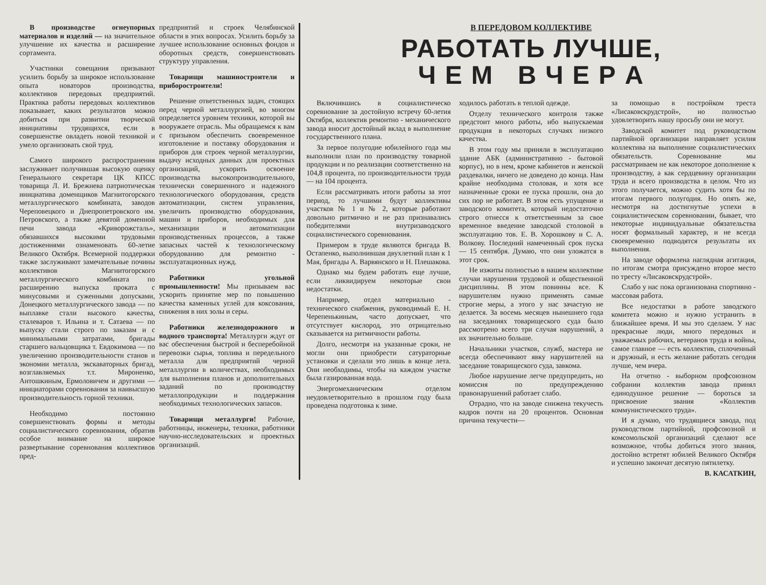В производстве огнеупорных материалов и изделий — на значительное улучшение их качества и расширение сортамента.
Участники совещания призывают усилить борьбу за широкое использование опыта новаторов производства, коллективов передовых предприятий. Практика работы передовых коллективов показывает, каких результатов можно добиться при развитии творческой инициативы трудящихся, если в совершенстве овладеть новой техникой и умело организовать свой труд.
Самого широкого распространения заслуживает получившая высокую оценку Генерального секретаря ЦК КПСС товарища Л. И. Брежнева патриотическая инициатива доменщиков Магнитогорского металлургического комбината, заводов Череповецкого и Днепропетровского им. Петровского, а также девятой доменной печи завода «Криворожсталь», обязавшихся высокими трудовыми достижениями ознаменовать 60-летие Великого Октября. Всемерной поддержки также заслуживают замечательные почины коллективов Магнитогорского металлургического комбината по расширению выпуска проката с минусовыми и суженными допусками, Донецкого металлургического завода — по выплавке стали высокого качества, сталеваров т. Ильина и т. Сатаева — по выпуску стали строго по заказам и с минимальными затратами, бригады старшего вальцовщика т. Евдокимова — по увеличению производительности станов и экономии металла, экскаваторных бригад, возглавляемых т.т. Мироненко, Антошкиным, Ермоловичем и другими — инициаторами соревнования за наивысшую производительность горной техники.
Необходимо постоянно совершенствовать формы и методы социалистического соревнования, обратив особое внимание на широкое развертывание соревнования коллективов пред-
предприятий и строек Челябинской области в этих вопросах. Усилить борьбу за лучшее использование основных фондов и оборотных средств, совершенствовать структуру управления.
Товарищи машиностроители и приборостроители!
Решение ответственных задач, стоящих перед черной металлургией, во многом определяется уровнем техники, которой вы вооружаете отрасль. Мы обращаемся к вам с призывом обеспечить своевременное изготовление и поставку оборудования и приборов для строек черной металлургии, выдачу исходных данных для проектных организаций, ускорить освоение производства высокопроизводительного, технически совершенного и надежного технологического оборудования, средств автоматизации, систем управления, увеличить производство оборудования, машин и приборов, необходимых для механизации и автоматизации производственных процессов, а также запасных частей к технологическому оборудованию для ремонтно - эксплуатационных нужд.
Работники угольной промышленности! Мы призываем вас ускорить принятие мер по повышению качества каменных углей для коксования, снижения в них золы и серы.
Работники железнодорожного и водного транспорта! Металлурги ждут от вас обеспечения быстрой и бесперебойной перевозки сырья, топлива и передельного металла для предприятий черной металлургии в количествах, необходимых для выполнения планов и дополнительных заданий по производству металлопродукции и поддержания необходимых технологических запасов.
Товарищи металлурги! Рабочие, работницы, инженеры, техники, работники научно-исследовательских и проектных организаций.
В ПЕРЕДОВОМ КОЛЛЕКТИВЕ
РАБОТАТЬ ЛУЧШЕ,
Ч Е М В Ч Е Р А
Включившись в социалистическо соревнование за достойную встречу 60-летия Октября, коллектив ремонтно - механического завода вносит достойный вклад в выполнение государственного плана.
За первое полугодие юбилейного года мы выполнили план по производству товарной продукции и по реализации соответственно на 104,8 процента, по производительности труда — на 104 процента.
Если рассматривать итоги работы за этот период, то лучшими будут коллективы участков № 1 и № 2, которые работают довольно ритмично и не раз признавались победителями внутризаводского социалистического соревнования.
Примером в труде являются бригада В. Остапенко, выполнившая двухлетний план к 1 Мая, бригады А. Варвянского и Н. Плешакова.
Однако мы будем работать еще лучше, если ликвидируем некоторые свои недостатки.
Например, отдел материально - технического снабжения, руководимый Е. Н. Черепенькиным, часто допускает, что отсутствует кислород, это отрицательно сказывается на ритмичности работы.
Долго, несмотря на указанные сроки, не могли они приобрести сатураторные установки и сделали это лишь в конце лета. Они необходимы, чтобы на каждом участке была газированная вода.
Энергомеханическим отделом неудовлетворительно в прошлом году была проведена подготовка к зиме.
ходилось работать в теплой одежде.
Отделу технического контроля также предстоит много работы, ибо выпускаемая продукция в некоторых случаях низкого качества.
В этом году мы приняли в эксплуатацию здание АБК (административно - бытовой корпус), но в нем, кроме кабинетов и женской раздевалки, ничего не доведено до конца. Нам крайне необходима столовая, и хотя все назначенные сроки ее пуска прошли, она до сих пор не работает. В этом есть упущение и заводского комитета, который недостаточно строго отнесся к ответственным за свое временное введение заводской столовой в эксплуатацию тов. Е. В. Хорошкову и С. А. Волкову. Последний намеченный срок пуска — 15 сентября. Думаю, что они уложатся в этот срок.
Не изжиты полностью в нашем коллективе случаи нарушения трудовой и общественной дисциплины. В этом повинны все. К нарушителям нужно применять самые строгие меры, а этого у нас зачастую не делается. За восемь месяцев нынешнего года на заседаниях товарищеского суда было рассмотрено всего три случая нарушений, а их значительно больше.
Начальники участков, служб, мастера не всегда обеспечивают явку нарушителей на заседание товарищеского суда, завкома.
Любое нарушение легче предупредить, но комиссия по предупреждению правонарушений работает слабо.
Отрадно, что на заводе снижена текучесть кадров почти на 20 процентов. Основная причина текучести—
за помощью в постройком треста «Лисаковскрудстрой», но полностью удовлетворить нашу просьбу они не могут.
Заводской комитет под руководством партийной организации направляет усилия коллектива на выполнение социалистических обязательств. Соревнование мы рассматриваем не как некоторое дополнение к производству, а как сердцевину организации труда и всего производства в целом. Что из этого получается, можно судить хотя бы по итогам первого полугодия. Но опять же, несмотря на достигнутые успехи в социалистическом соревновании, бывает, что некоторые индивидуальные обязательства носят формальный характер, и не всегда своевременно подводятся результаты их выполнения.
На заводе оформлена наглядная агитация, по итогам смотра присуждено второе место по тресту «Лисаковскрудстрой».
Слабо у нас пока организована спортивно - массовая работа.
Все недостатки в работе заводского комитета можно и нужно устранить в ближайшее время. И мы это сделаем. У нас прекрасные люди, много передовых и уважаемых рабочих, ветеранов труда и войны, самое главное — есть коллектив, сплоченный и дружный, и есть желание работать сегодня лучше, чем вчера.
На отчетно - выборном профсоюзном собрании коллектив завода принял единодушное решение — бороться за присвоение звания «Коллектив коммунистического труда».
И я думаю, что трудящиеся завода, под руководством партийной, профсоюзной и комсомольской организаций сделают все возможное, чтобы добиться этого звания, достойно встретят юбилей Великого Октября и успешно закончат десятую пятилетку.
В. КАСАТКИН,